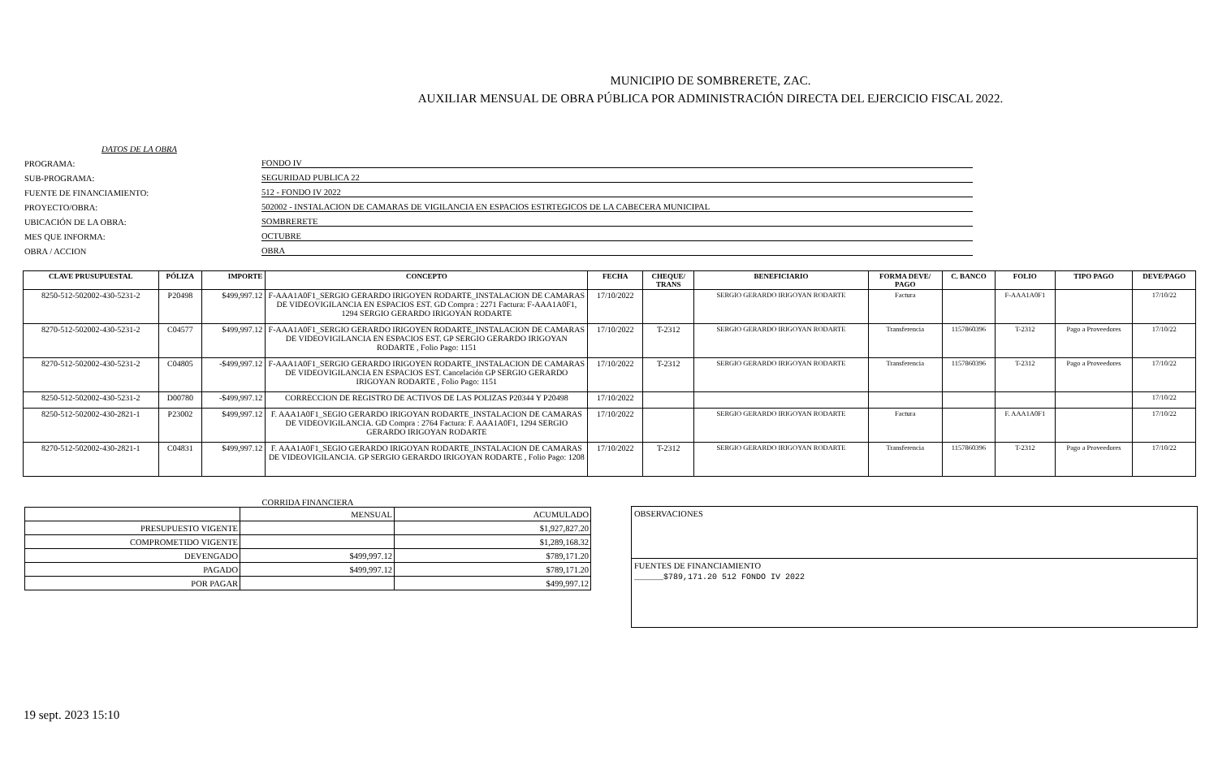MUNICIPIO DE SOMBRERETE, ZAC.
AUXILIAR MENSUAL DE OBRA PÚBLICA POR ADMINISTRACIÓN DIRECTA DEL EJERCICIO FISCAL 2022.
DATOS DE LA OBRA
PROGRAMA: FONDO IV
SUB-PROGRAMA: SEGURIDAD PUBLICA 22
FUENTE DE FINANCIAMIENTO: 512 - FONDO IV 2022
PROYECTO/OBRA: 502002 - INSTALACION DE CAMARAS DE VIGILANCIA EN ESPACIOS ESTRTEGICOS DE LA CABECERA MUNICIPAL
UBICACIÓN DE LA OBRA: SOMBRERETE
MES QUE INFORMA: OCTUBRE
OBRA / ACCION OBRA
| CLAVE PRUSUPUESTAL | PÓLIZA | IMPORTE | CONCEPTO | FECHA | CHEQUE/ TRANS | BENEFICIARIO | FORMA DEVE/ PAGO | C. BANCO | FOLIO | TIPO PAGO | DEVE/PAGO |
| --- | --- | --- | --- | --- | --- | --- | --- | --- | --- | --- | --- |
| 8250-512-502002-430-5231-2 | P20498 | $499,997.12 | F-AAA1A0F1_SERGIO GERARDO IRIGOYEN RODARTE_INSTALACION DE CAMARAS DE VIDEOVIGILANCIA EN ESPACIOS EST. GD Compra : 2271 Factura: F-AAA1A0F1, 1294 SERGIO GERARDO IRIGOYAN RODARTE | 17/10/2022 | | SERGIO GERARDO IRIGOYAN RODARTE | Factura | | F-AAA1A0F1 | | 17/10/22 |
| 8270-512-502002-430-5231-2 | C04577 | $499,997.12 | F-AAA1A0F1_SERGIO GERARDO IRIGOYEN RODARTE_INSTALACION DE CAMARAS DE VIDEOVIGILANCIA EN ESPACIOS EST. GP SERGIO GERARDO IRIGOYAN RODARTE , Folio Pago: 1151 | 17/10/2022 | T-2312 | SERGIO GERARDO IRIGOYAN RODARTE | Transferencia | 1157860396 | T-2312 | Pago a Proveedores | 17/10/22 |
| 8270-512-502002-430-5231-2 | C04805 | -$499,997.12 | F-AAA1A0F1_SERGIO GERARDO IRIGOYEN RODARTE_INSTALACION DE CAMARAS DE VIDEOVIGILANCIA EN ESPACIOS EST. Cancelación GP SERGIO GERARDO IRIGOYAN RODARTE , Folio Pago: 1151 | 17/10/2022 | T-2312 | SERGIO GERARDO IRIGOYAN RODARTE | Transferencia | 1157860396 | T-2312 | Pago a Proveedores | 17/10/22 |
| 8250-512-502002-430-5231-2 | D00780 | -$499,997.12 | CORRECCION DE REGISTRO DE ACTIVOS DE LAS POLIZAS P20344 Y P20498 | 17/10/2022 | | | | | | | 17/10/22 |
| 8250-512-502002-430-2821-1 | P23002 | $499,997.12 | F. AAA1A0F1_SEGIO GERARDO IRIGOYAN RODARTE_INSTALACION DE CAMARAS DE VIDEOVIGILANCIA. GD Compra : 2764 Factura: F. AAA1A0F1, 1294 SERGIO GERARDO IRIGOYAN RODARTE | 17/10/2022 | | SERGIO GERARDO IRIGOYAN RODARTE | Factura | | F. AAA1A0F1 | | 17/10/22 |
| 8270-512-502002-430-2821-1 | C04831 | $499,997.12 | F. AAA1A0F1_SEGIO GERARDO IRIGOYAN RODARTE_INSTALACION DE CAMARAS DE VIDEOVIGILANCIA. GP SERGIO GERARDO IRIGOYAN RODARTE , Folio Pago: 1208 | 17/10/2022 | T-2312 | SERGIO GERARDO IRIGOYAN RODARTE | Transferencia | 1157860396 | T-2312 | Pago a Proveedores | 17/10/22 |
CORRIDA FINANCIERA
| | MENSUAL | ACUMULADO |
| PRESUPUESTO VIGENTE | | $1,927,827.20 |
| COMPROMETIDO VIGENTE | | $1,289,168.32 |
| DEVENGADO | $499,997.12 | $789,171.20 |
| PAGADO | $499,997.12 | $789,171.20 |
| POR PAGAR | | $499,997.12 |
OBSERVACIONES
FUENTES DE FINANCIAMIENTO
______$789,171.20 512 FONDO IV 2022
19 sept. 2023 15:10